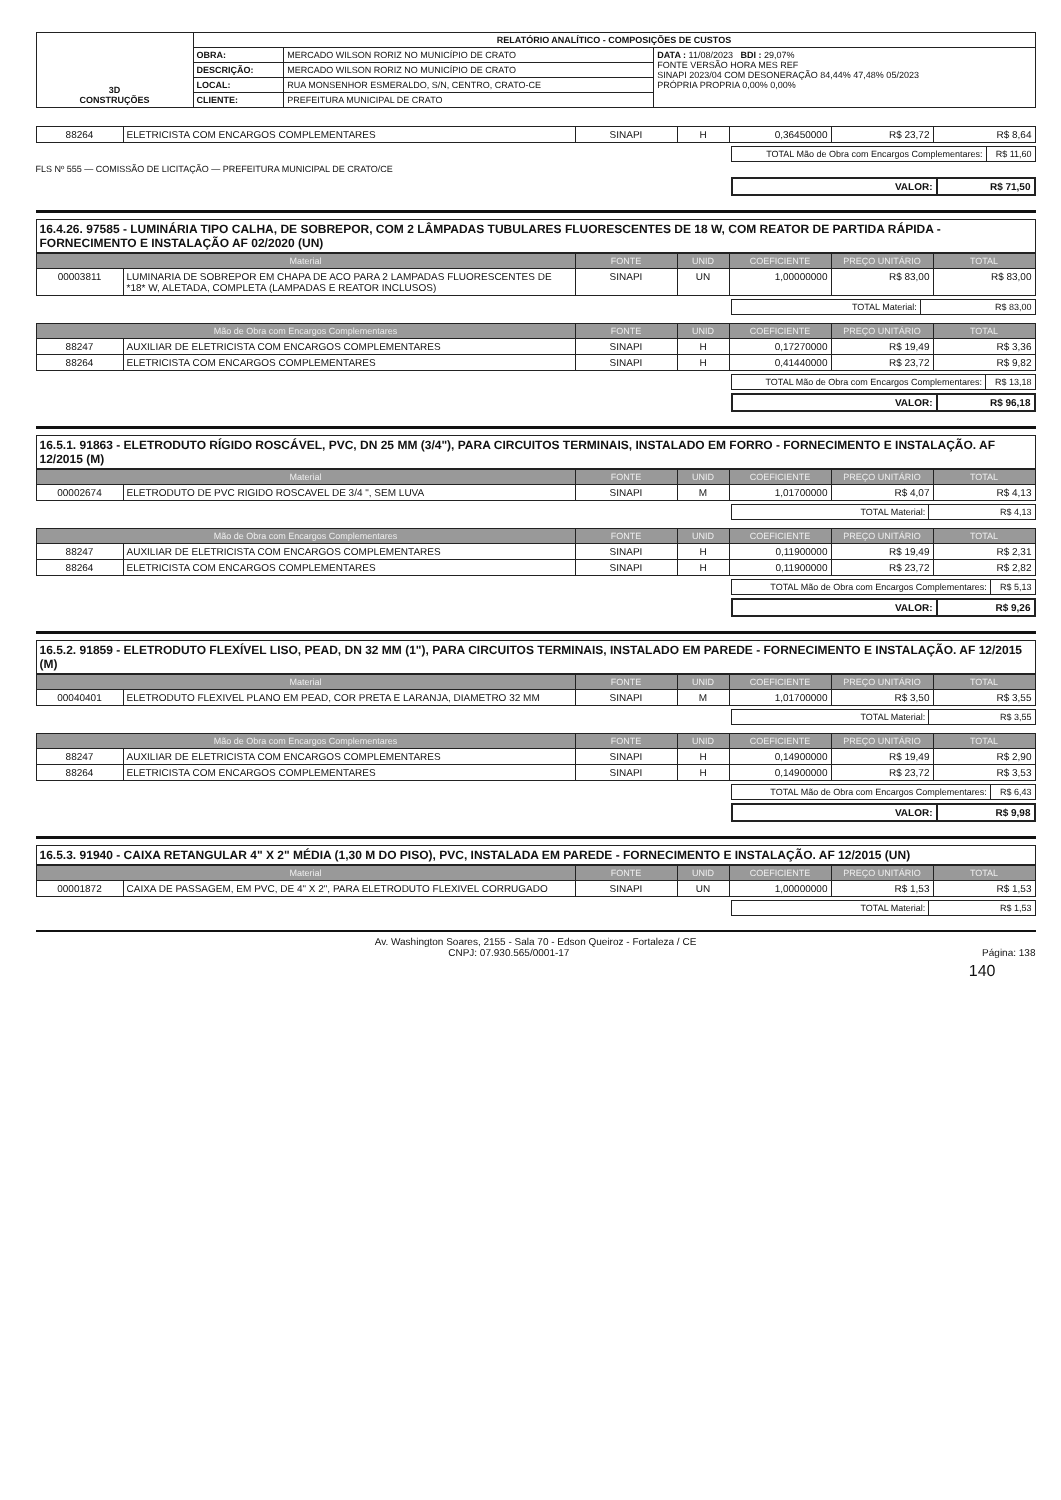| 3D CONSTRUÇÕES | RELATÓRIO ANALÍTICO - COMPOSIÇÕES DE CUSTOS | | |
| | OBRA: | MERCADO WILSON RORIZ NO MUNICÍPIO DE CRATO | DATA : 11/08/2023 BDI : 29,07% FONTE VERSÃO HORA MES REF SINAPI 2023/04 COM DESONERAÇÃO 84,44% 47,48% 05/2023 PRÓPRIA PROPRIA 0,00% 0,00% |
| | DESCRIÇÃO: | MERCADO WILSON RORIZ NO MUNICÍPIO DE CRATO | |
| | LOCAL: | RUA MONSENHOR ESMERALDO, S/N, CENTRO, CRATO-CE | |
| | CLIENTE: | PREFEITURA MUNICIPAL DE CRATO | |
| 88264 | ELETRICISTA COM ENCARGOS COMPLEMENTARES | SINAPI | H | 0,36450000 | R$ 23,72 | R$ 8,64 |
| TOTAL Mão de Obra com Encargos Complementares: | R$ 11,60 |
FLS Nº 555 — COMISSÃO DE LICITAÇÃO — PREFEITURA MUNICIPAL DE CRATO/CE
| VALOR: | R$ 71,50 |
16.4.26. 97585 - LUMINÁRIA TIPO CALHA, DE SOBREPOR, COM 2 LÂMPADAS TUBULARES FLUORESCENTES DE 18 W, COM REATOR DE PARTIDA RÁPIDA - FORNECIMENTO E INSTALAÇÃO AF 02/2020 (UN)
| Material | | FONTE | UNID | COEFICIENTE | PREÇO UNITÁRIO | TOTAL |
| --- | --- | --- | --- | --- | --- | --- |
| 00003811 | LUMINARIA DE SOBREPOR EM CHAPA DE ACO PARA 2 LAMPADAS FLUORESCENTES DE *18* W, ALETADA, COMPLETA (LAMPADAS E REATOR INCLUSOS) | SINAPI | UN | 1,00000000 | R$ 83,00 | R$ 83,00 |
| TOTAL Material: | R$ 83,00 |
| Mão de Obra com Encargos Complementares | | FONTE | UNID | COEFICIENTE | PREÇO UNITÁRIO | TOTAL |
| --- | --- | --- | --- | --- | --- | --- |
| 88247 | AUXILIAR DE ELETRICISTA COM ENCARGOS COMPLEMENTARES | SINAPI | H | 0,17270000 | R$ 19,49 | R$ 3,36 |
| 88264 | ELETRICISTA COM ENCARGOS COMPLEMENTARES | SINAPI | H | 0,41440000 | R$ 23,72 | R$ 9,82 |
| TOTAL Mão de Obra com Encargos Complementares: | R$ 13,18 |
| VALOR: | R$ 96,18 |
16.5.1. 91863 - ELETRODUTO RÍGIDO ROSCÁVEL, PVC, DN 25 MM (3/4"), PARA CIRCUITOS TERMINAIS, INSTALADO EM FORRO - FORNECIMENTO E INSTALAÇÃO. AF 12/2015 (M)
| Material | | FONTE | UNID | COEFICIENTE | PREÇO UNITÁRIO | TOTAL |
| --- | --- | --- | --- | --- | --- | --- |
| 00002674 | ELETRODUTO DE PVC RIGIDO ROSCAVEL DE 3/4 ", SEM LUVA | SINAPI | M | 1,01700000 | R$ 4,07 | R$ 4,13 |
| TOTAL Material: | R$ 4,13 |
| Mão de Obra com Encargos Complementares | | FONTE | UNID | COEFICIENTE | PREÇO UNITÁRIO | TOTAL |
| --- | --- | --- | --- | --- | --- | --- |
| 88247 | AUXILIAR DE ELETRICISTA COM ENCARGOS COMPLEMENTARES | SINAPI | H | 0,11900000 | R$ 19,49 | R$ 2,31 |
| 88264 | ELETRICISTA COM ENCARGOS COMPLEMENTARES | SINAPI | H | 0,11900000 | R$ 23,72 | R$ 2,82 |
| TOTAL Mão de Obra com Encargos Complementares: | R$ 5,13 |
| VALOR: | R$ 9,26 |
16.5.2. 91859 - ELETRODUTO FLEXÍVEL LISO, PEAD, DN 32 MM (1"), PARA CIRCUITOS TERMINAIS, INSTALADO EM PAREDE - FORNECIMENTO E INSTALAÇÃO. AF 12/2015 (M)
| Material | | FONTE | UNID | COEFICIENTE | PREÇO UNITÁRIO | TOTAL |
| --- | --- | --- | --- | --- | --- | --- |
| 00040401 | ELETRODUTO FLEXIVEL PLANO EM PEAD, COR PRETA E LARANJA, DIAMETRO 32 MM | SINAPI | M | 1,01700000 | R$ 3,50 | R$ 3,55 |
| TOTAL Material: | R$ 3,55 |
| Mão de Obra com Encargos Complementares | | FONTE | UNID | COEFICIENTE | PREÇO UNITÁRIO | TOTAL |
| --- | --- | --- | --- | --- | --- | --- |
| 88247 | AUXILIAR DE ELETRICISTA COM ENCARGOS COMPLEMENTARES | SINAPI | H | 0,14900000 | R$ 19,49 | R$ 2,90 |
| 88264 | ELETRICISTA COM ENCARGOS COMPLEMENTARES | SINAPI | H | 0,14900000 | R$ 23,72 | R$ 3,53 |
| TOTAL Mão de Obra com Encargos Complementares: | R$ 6,43 |
| VALOR: | R$ 9,98 |
16.5.3. 91940 - CAIXA RETANGULAR 4" X 2" MÉDIA (1,30 M DO PISO), PVC, INSTALADA EM PAREDE - FORNECIMENTO E INSTALAÇÃO. AF 12/2015 (UN)
| Material | | FONTE | UNID | COEFICIENTE | PREÇO UNITÁRIO | TOTAL |
| --- | --- | --- | --- | --- | --- | --- |
| 00001872 | CAIXA DE PASSAGEM, EM PVC, DE 4" X 2", PARA ELETRODUTO FLEXIVEL CORRUGADO | SINAPI | UN | 1,00000000 | R$ 1,53 | R$ 1,53 |
| TOTAL Material: | R$ 1,53 |
Av. Washington Soares, 2155 - Sala 70 - Edson Queiroz - Fortaleza / CE
CNPJ: 07.930.565/0001-17 Página: 138
140